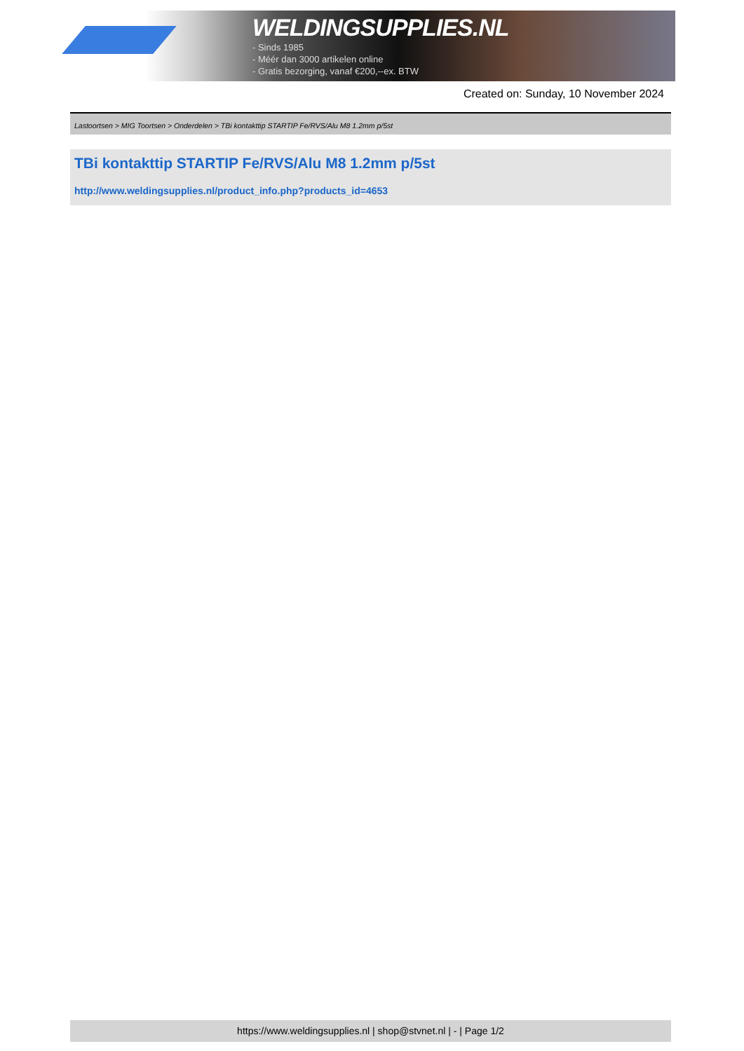WELDINGSUPPLIES.NL
- Sinds 1985
- Méér dan 3000 artikelen online
- Gratis bezorging, vanaf €200,--ex. BTW
Created on: Sunday, 10 November 2024
Lastoortsen > MIG Toortsen > Onderdelen > TBi kontakttip STARTIP Fe/RVS/Alu M8 1.2mm p/5st
TBi kontakttip STARTIP Fe/RVS/Alu M8 1.2mm p/5st
http://www.weldingsupplies.nl/product_info.php?products_id=4653
https://www.weldingsupplies.nl | shop@stvnet.nl | - | Page 1/2